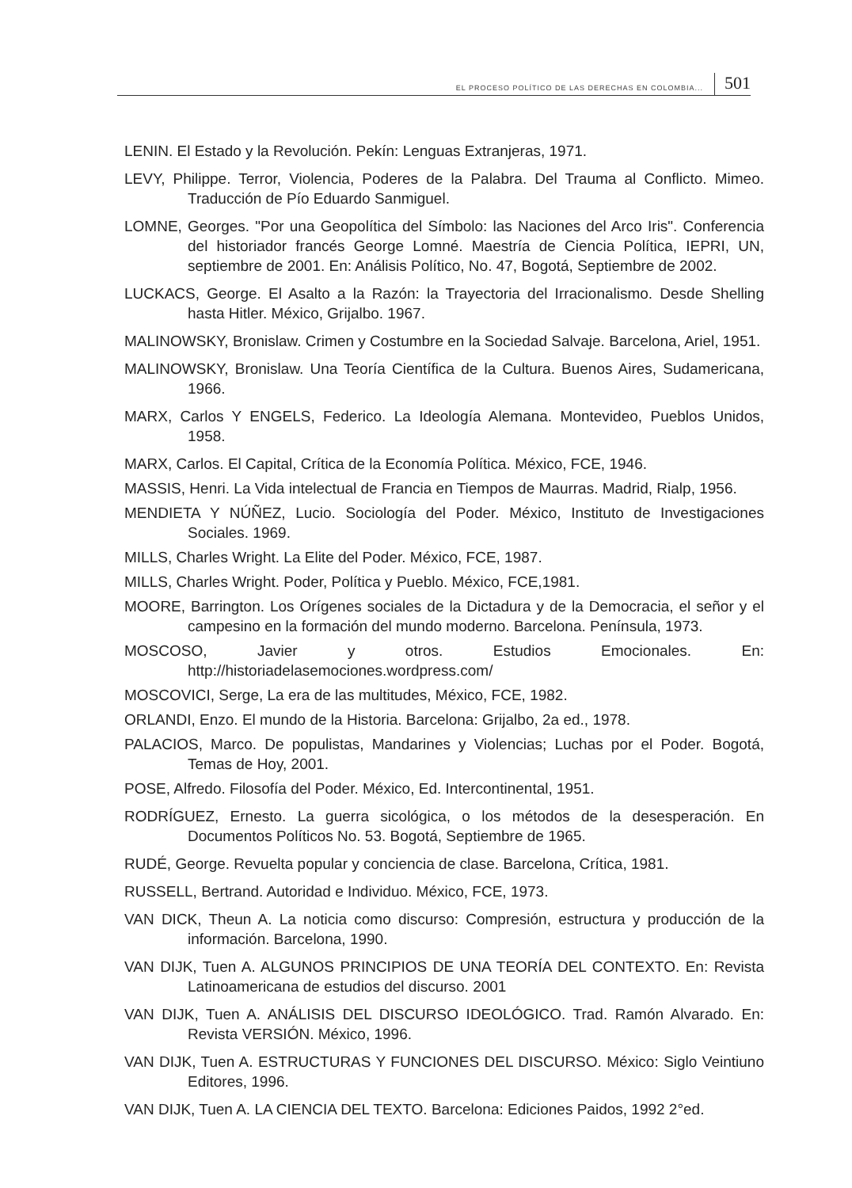EL PROCESO POLÍTICO DE LAS DERECHAS EN COLOMBIA... 501
LENIN. El Estado y la Revolución. Pekín: Lenguas Extranjeras, 1971.
LEVY, Philippe. Terror, Violencia, Poderes de la Palabra. Del Trauma al Conflicto. Mimeo. Traducción de Pío Eduardo Sanmiguel.
LOMNE, Georges. "Por una Geopolítica del Símbolo: las Naciones del Arco Iris". Conferencia del historiador francés George Lomné. Maestría de Ciencia Política, IEPRI, UN, septiembre de 2001. En: Análisis Político, No. 47, Bogotá, Septiembre de 2002.
LUCKACS, George. El Asalto a la Razón: la Trayectoria del Irracionalismo. Desde Shelling hasta Hitler. México, Grijalbo. 1967.
MALINOWSKY, Bronislaw. Crimen y Costumbre en la Sociedad Salvaje. Barcelona, Ariel, 1951.
MALINOWSKY, Bronislaw. Una Teoría Científica de la Cultura. Buenos Aires, Sudamericana, 1966.
MARX, Carlos Y ENGELS, Federico. La Ideología Alemana. Montevideo, Pueblos Unidos, 1958.
MARX, Carlos. El Capital, Crítica de la Economía Política. México, FCE, 1946.
MASSIS, Henri. La Vida intelectual de Francia en Tiempos de Maurras. Madrid, Rialp, 1956.
MENDIETA Y NÚÑEZ, Lucio. Sociología del Poder. México, Instituto de Investigaciones Sociales. 1969.
MILLS, Charles Wright. La Elite del Poder. México, FCE, 1987.
MILLS, Charles Wright. Poder, Política y Pueblo. México, FCE,1981.
MOORE, Barrington. Los Orígenes sociales de la Dictadura y de la Democracia, el señor y el campesino en la formación del mundo moderno. Barcelona. Península, 1973.
MOSCOSO, Javier y otros. Estudios Emocionales. En: http://historiadelasemociones.wordpress.com/
MOSCOVICI, Serge, La era de las multitudes, México, FCE, 1982.
ORLANDI, Enzo. El mundo de la Historia. Barcelona: Grijalbo, 2a ed., 1978.
PALACIOS, Marco. De populistas, Mandarines y Violencias; Luchas por el Poder. Bogotá, Temas de Hoy, 2001.
POSE, Alfredo. Filosofía del Poder. México, Ed. Intercontinental, 1951.
RODRÍGUEZ, Ernesto. La guerra sicológica, o los métodos de la desesperación. En Documentos Políticos No. 53. Bogotá, Septiembre de 1965.
RUDÉ, George. Revuelta popular y conciencia de clase. Barcelona, Crítica, 1981.
RUSSELL, Bertrand. Autoridad e Individuo. México, FCE, 1973.
VAN DICK, Theun A. La noticia como discurso: Compresión, estructura y producción de la información. Barcelona, 1990.
VAN DIJK, Tuen A. ALGUNOS PRINCIPIOS DE UNA TEORÍA DEL CONTEXTO. En: Revista Latinoamericana de estudios del discurso. 2001
VAN DIJK, Tuen A. ANÁLISIS DEL DISCURSO IDEOLÓGICO. Trad. Ramón Alvarado. En: Revista VERSIÓN. México, 1996.
VAN DIJK, Tuen A. ESTRUCTURAS Y FUNCIONES DEL DISCURSO. México: Siglo Veintiuno Editores, 1996.
VAN DIJK, Tuen A. LA CIENCIA DEL TEXTO. Barcelona: Ediciones Paidos, 1992 2°ed.